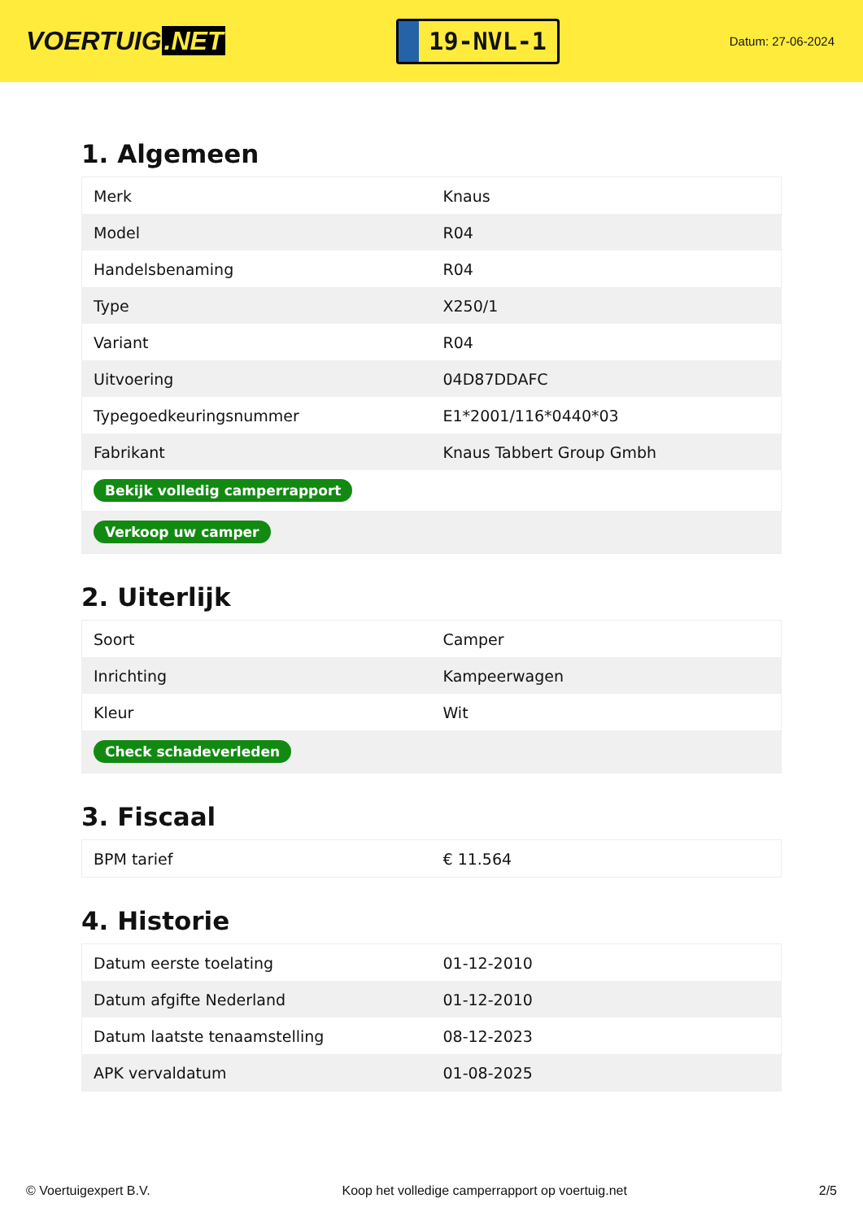VOERTUIG.NET
19-NVL-1
Datum: 27-06-2024
1. Algemeen
| Merk | Knaus |
| Model | R04 |
| Handelsbenaming | R04 |
| Type | X250/1 |
| Variant | R04 |
| Uitvoering | 04D87DDAFC |
| Typegoedkeuringsnummer | E1*2001/116*0440*03 |
| Fabrikant | Knaus Tabbert Group Gmbh |
| Bekijk volledig camperrapport | |
| Verkoop uw camper | |
2. Uiterlijk
| Soort | Camper |
| Inrichting | Kampeerwagen |
| Kleur | Wit |
| Check schadeverleden | |
3. Fiscaal
| BPM tarief | € 11.564 |
4. Historie
| Datum eerste toelating | 01-12-2010 |
| Datum afgifte Nederland | 01-12-2010 |
| Datum laatste tenaamstelling | 08-12-2023 |
| APK vervaldatum | 01-08-2025 |
© Voertuigexpert B.V. Koop het volledige camperrapport op voertuig.net 2/5